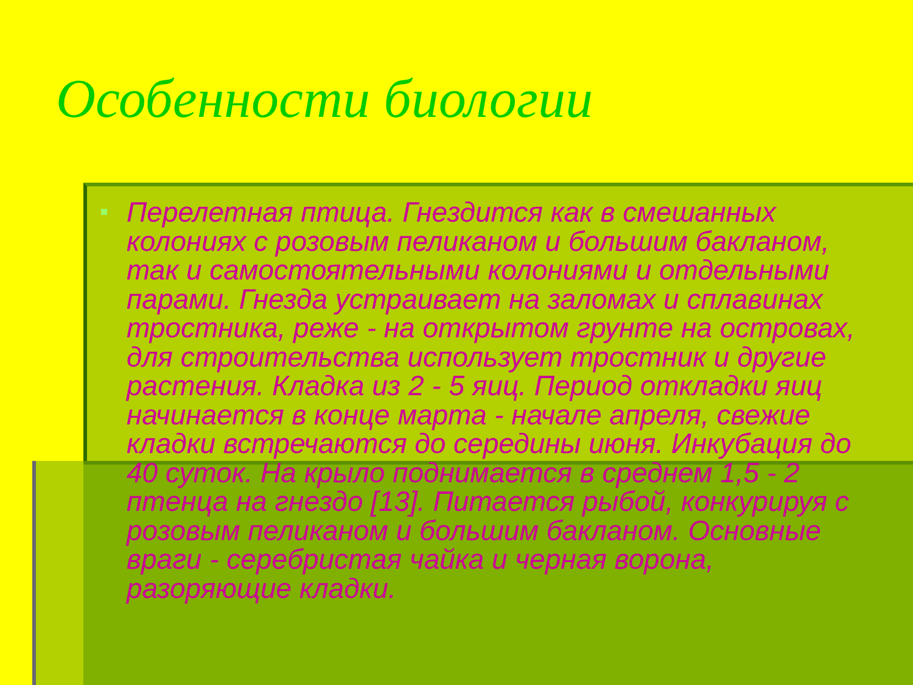Особенности биологии
Перелетная птица. Гнездится как в смешанных колониях с розовым пеликаном и большим бакланом, так и самостоятельными колониями и отдельными парами. Гнезда устраивает на заломах и сплавинах тростника, реже - на открытом грунте на островах, для строительства использует тростник и другие растения. Кладка из 2 - 5 яиц. Период откладки яиц начинается в конце марта - начале апреля, свежие кладки встречаются до середины июня. Инкубация до 40 суток. На крыло поднимается в среднем 1,5 - 2 птенца на гнездо [13]. Питается рыбой, конкурируя с розовым пеликаном и большим бакланом. Основные враги - серебристая чайка и черная ворона, разоряющие кладки.